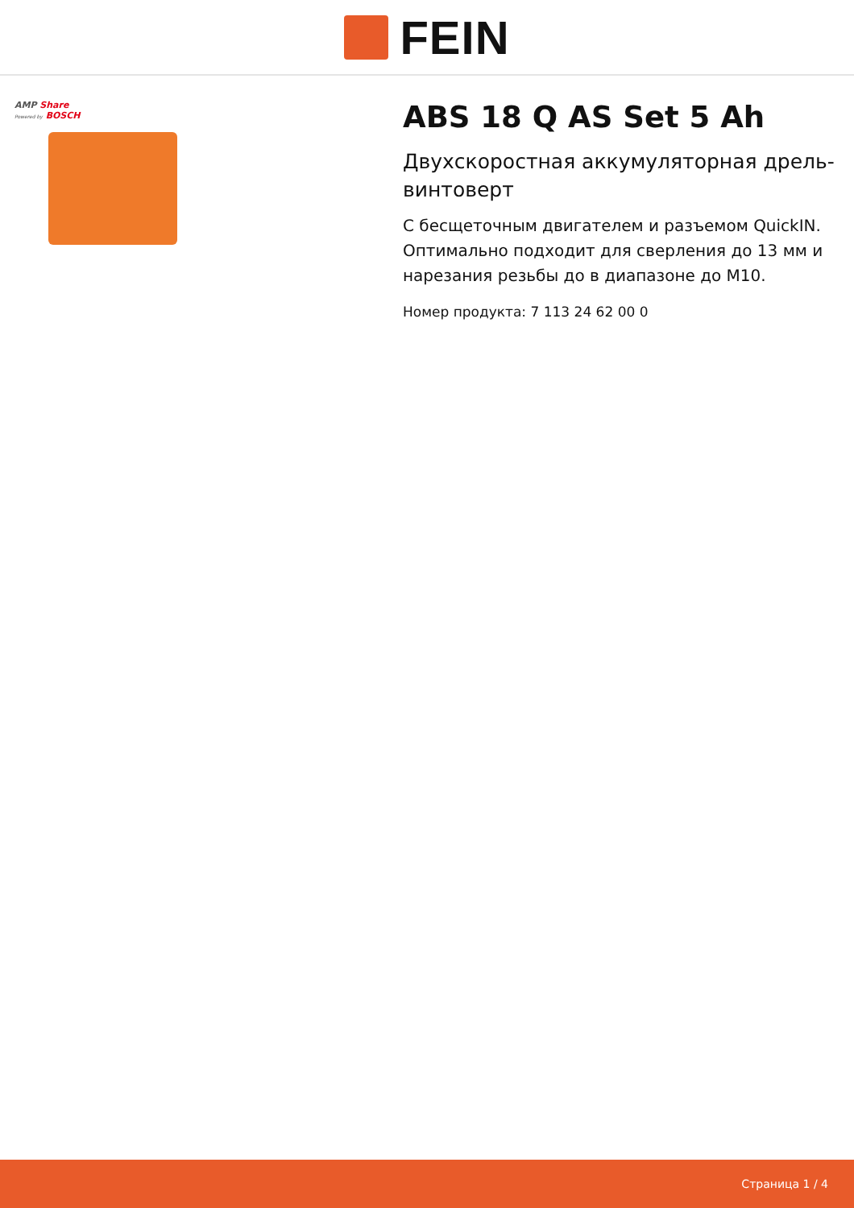FEIN
AMP Share
Powered by BOSCH
ABS 18 Q AS Set 5 Ah
Двухскоростная аккумуляторная дрель-винтоверт
С бесщеточным двигателем и разъемом QuickIN. Оптимально подходит для сверления до 13 мм и нарезания резьбы до в диапазоне до M10.
Номер продукта: 7 113 24 62 00 0
Страница 1 / 4